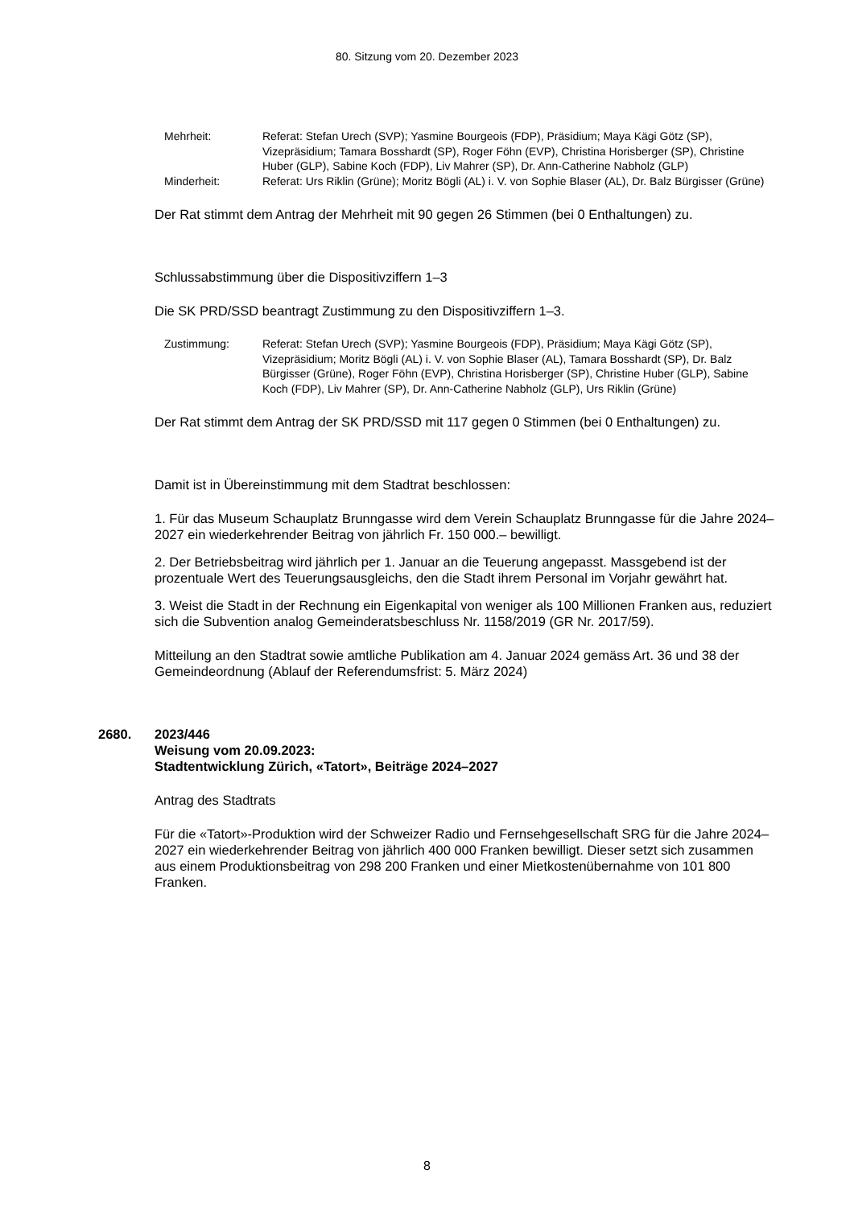80. Sitzung vom 20. Dezember 2023
Mehrheit: Referat: Stefan Urech (SVP); Yasmine Bourgeois (FDP), Präsidium; Maya Kägi Götz (SP), Vizepräsidium; Tamara Bosshardt (SP), Roger Föhn (EVP), Christina Horisberger (SP), Christine Huber (GLP), Sabine Koch (FDP), Liv Mahrer (SP), Dr. Ann-Catherine Nabholz (GLP)
Minderheit: Referat: Urs Riklin (Grüne); Moritz Bögli (AL) i. V. von Sophie Blaser (AL), Dr. Balz Bürgisser (Grüne)
Der Rat stimmt dem Antrag der Mehrheit mit 90 gegen 26 Stimmen (bei 0 Enthaltungen) zu.
Schlussabstimmung über die Dispositivziffern 1–3
Die SK PRD/SSD beantragt Zustimmung zu den Dispositivziffern 1–3.
Zustimmung: Referat: Stefan Urech (SVP); Yasmine Bourgeois (FDP), Präsidium; Maya Kägi Götz (SP), Vizepräsidium; Moritz Bögli (AL) i. V. von Sophie Blaser (AL), Tamara Bosshardt (SP), Dr. Balz Bürgisser (Grüne), Roger Föhn (EVP), Christina Horisberger (SP), Christine Huber (GLP), Sabine Koch (FDP), Liv Mahrer (SP), Dr. Ann-Catherine Nabholz (GLP), Urs Riklin (Grüne)
Der Rat stimmt dem Antrag der SK PRD/SSD mit 117 gegen 0 Stimmen (bei 0 Enthaltungen) zu.
Damit ist in Übereinstimmung mit dem Stadtrat beschlossen:
1. Für das Museum Schauplatz Brunngasse wird dem Verein Schauplatz Brunngasse für die Jahre 2024–2027 ein wiederkehrender Beitrag von jährlich Fr. 150 000.– bewilligt.
2. Der Betriebsbeitrag wird jährlich per 1. Januar an die Teuerung angepasst. Massgebend ist der prozentuale Wert des Teuerungsausgleichs, den die Stadt ihrem Personal im Vorjahr gewährt hat.
3. Weist die Stadt in der Rechnung ein Eigenkapital von weniger als 100 Millionen Franken aus, reduziert sich die Subvention analog Gemeinderatsbeschluss Nr. 1158/2019 (GR Nr. 2017/59).
Mitteilung an den Stadtrat sowie amtliche Publikation am 4. Januar 2024 gemäss Art. 36 und 38 der Gemeindeordnung (Ablauf der Referendumsfrist: 5. März 2024)
2680. 2023/446
Weisung vom 20.09.2023:
Stadtentwicklung Zürich, «Tatort», Beiträge 2024–2027
Antrag des Stadtrats
Für die «Tatort»-Produktion wird der Schweizer Radio und Fernsehgesellschaft SRG für die Jahre 2024–2027 ein wiederkehrender Beitrag von jährlich 400 000 Franken bewilligt. Dieser setzt sich zusammen aus einem Produktionsbeitrag von 298 200 Franken und einer Mietkostenübernahme von 101 800 Franken.
8